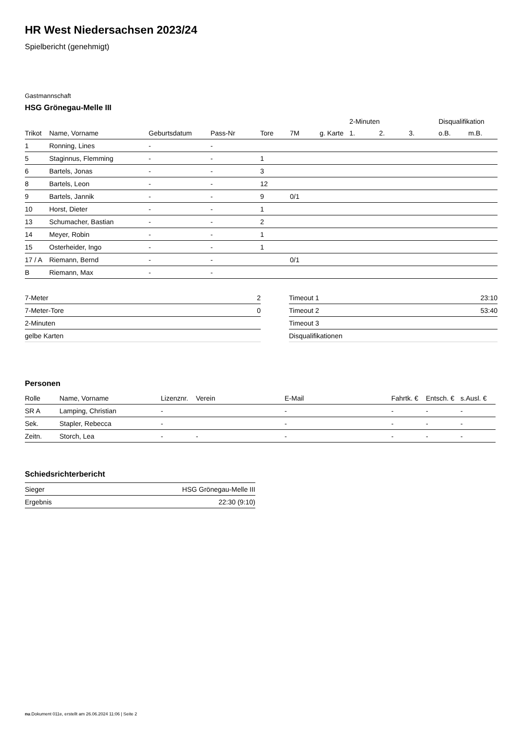HR West Niedersachsen 2023/24
Spielbericht (genehmigt)
Gastmannschaft
HSG Grönegau-Melle III
| | | | | | | | 2-Minuten | | | Disqualifikation | |
| --- | --- | --- | --- | --- | --- | --- | --- | --- | --- | --- | --- |
| Trikot | Name, Vorname | Geburtsdatum | Pass-Nr | Tore | 7M | g. Karte | 1. | 2. | 3. | o.B. | m.B. |
| 1 | Ronning, Lines | - | - | | | | | | | | |
| 5 | Staginnus, Flemming | - | - | 1 | | | | | | | |
| 6 | Bartels, Jonas | - | - | 3 | | | | | | | |
| 8 | Bartels, Leon | - | - | 12 | | | | | | | |
| 9 | Bartels, Jannik | - | - | 9 | 0/1 | | | | | | |
| 10 | Horst, Dieter | - | - | 1 | | | | | | | |
| 13 | Schumacher, Bastian | - | - | 2 | | | | | | | |
| 14 | Meyer, Robin | - | - | 1 | | | | | | | |
| 15 | Osterheider, Ingo | - | - | 1 | | | | | | | |
| 17 / A | Riemann, Bernd | - | - | | 0/1 | | | | | | |
| B | Riemann, Max | - | - | | | | | | | | |
| 7-Meter | 2 |
| 7-Meter-Tore | 0 |
| 2-Minuten | |
| gelbe Karten | |
| Timeout 1 | 23:10 |
| Timeout 2 | 53:40 |
| Timeout 3 | |
| Disqualifikationen | |
Personen
| Rolle | Name, Vorname | Lizenznr. | Verein | E-Mail | Fahrtk. € | Entsch. € | s.Ausl. € |
| --- | --- | --- | --- | --- | --- | --- | --- |
| SR A | Lamping, Christian | - | | - | - | - | - |
| Sek. | Stapler, Rebecca | - | | - | - | - | - |
| Zeitn. | Storch, Lea | - | - | - | - | - | - |
Schiedsrichterbericht
| Sieger | HSG Grönegau-Melle III |
| Ergebnis | 22:30 (9:10) |
nu.Dokument 011e, erstellt am 26.06.2024 11:06 | Seite 2